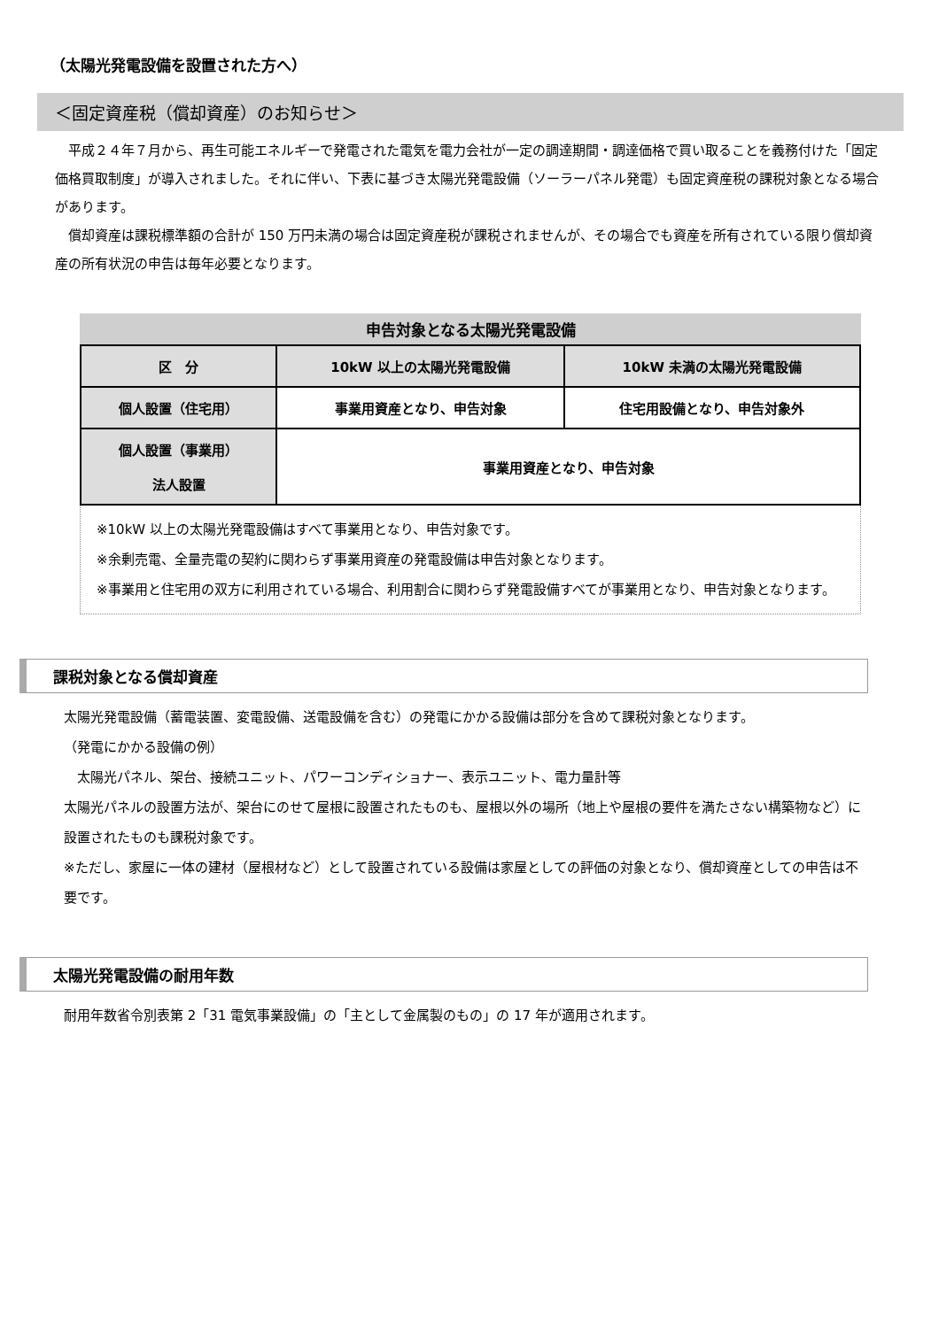（太陽光発電設備を設置された方へ）
＜固定資産税（償却資産）のお知らせ＞
平成２４年７月から、再生可能エネルギーで発電された電気を電力会社が一定の調達期間・調達価格で買い取ることを義務付けた「固定価格買取制度」が導入されました。それに伴い、下表に基づき太陽光発電設備（ソーラーパネル発電）も固定資産税の課税対象となる場合があります。
償却資産は課税標準額の合計が 150 万円未満の場合は固定資産税が課税されませんが、その場合でも資産を所有されている限り償却資産の所有状況の申告は毎年必要となります。
申告対象となる太陽光発電設備
| 区 分 | 10kW 以上の太陽光発電設備 | 10kW 未満の太陽光発電設備 |
| --- | --- | --- |
| 個人設置（住宅用） | 事業用資産となり、申告対象 | 住宅用設備となり、申告対象外 |
| 個人設置（事業用） 法人設置 | 事業用資産となり、申告対象 | |
※10kW 以上の太陽光発電設備はすべて事業用となり、申告対象です。
※余剰売電、全量売電の契約に関わらず事業用資産の発電設備は申告対象となります。
※事業用と住宅用の双方に利用されている場合、利用割合に関わらず発電設備すべてが事業用となり、申告対象となります。
課税対象となる償却資産
太陽光発電設備（蓄電装置、変電設備、送電設備を含む）の発電にかかる設備は部分を含めて課税対象となります。
（発電にかかる設備の例）
　太陽光パネル、架台、接続ユニット、パワーコンディショナー、表示ユニット、電力量計等
太陽光パネルの設置方法が、架台にのせて屋根に設置されたものも、屋根以外の場所（地上や屋根の要件を満たさない構築物など）に設置されたものも課税対象です。
※ただし、家屋に一体の建材（屋根材など）として設置されている設備は家屋としての評価の対象となり、償却資産としての申告は不要です。
太陽光発電設備の耐用年数
耐用年数省令別表第 2「31 電気事業設備」の「主として金属製のもの」の 17 年が適用されます。